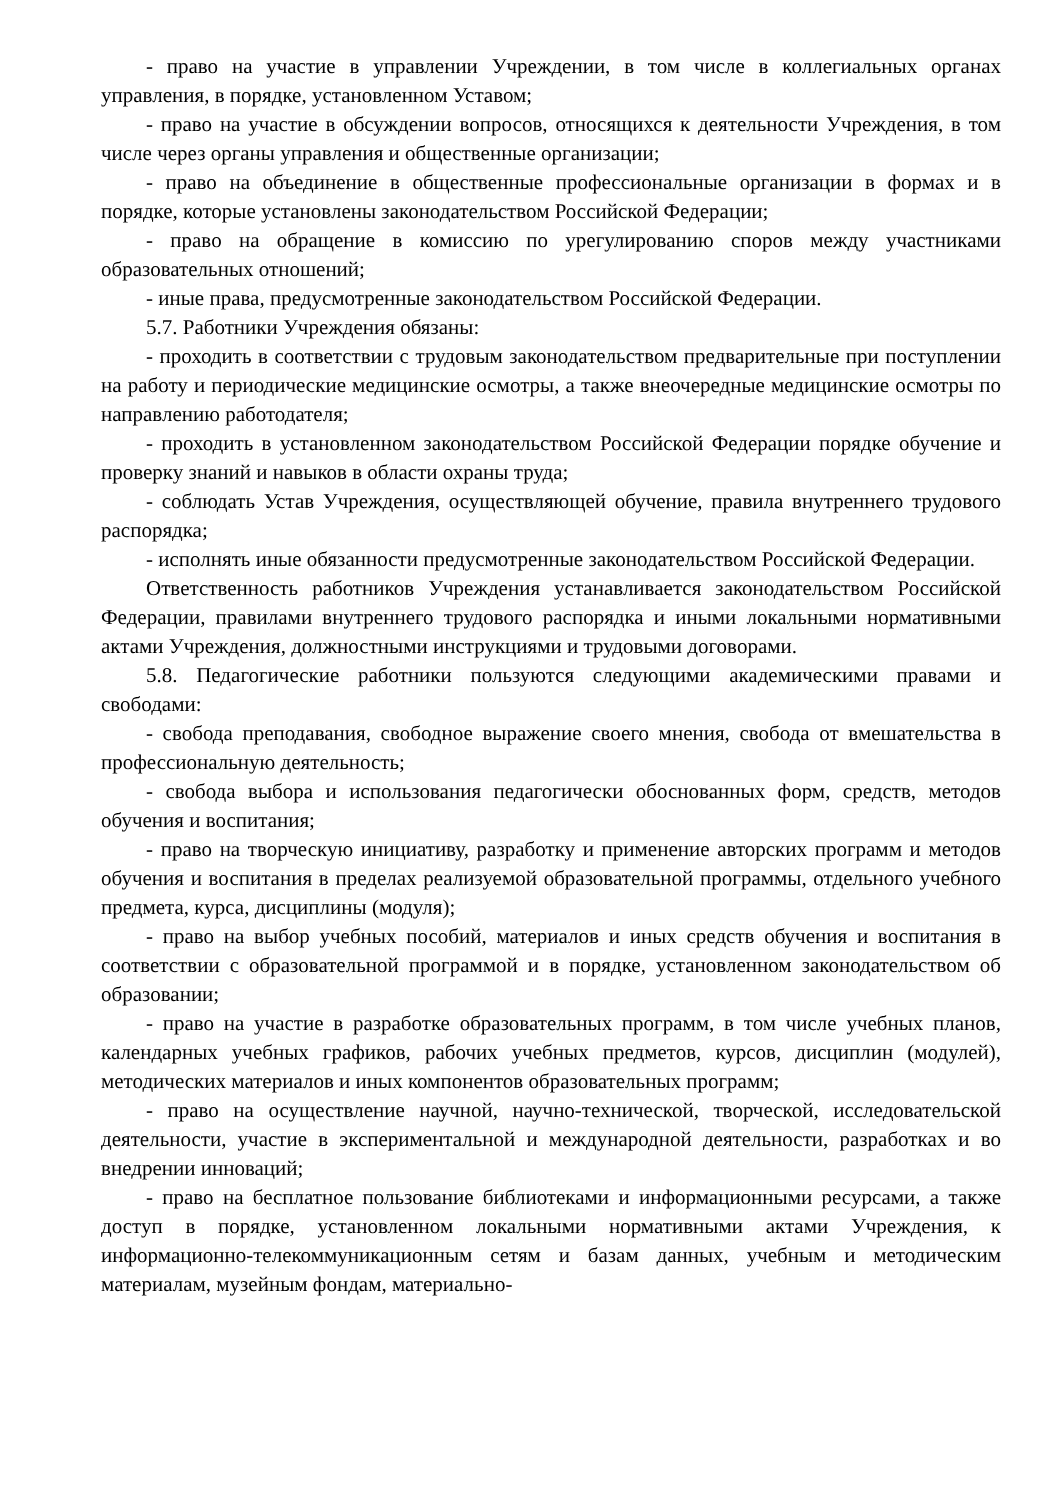- право на участие в управлении Учреждении, в том числе в коллегиальных органах управления, в порядке, установленном Уставом;
- право на участие в обсуждении вопросов, относящихся к деятельности Учреждения, в том числе через органы управления и общественные организации;
- право на объединение в общественные профессиональные организации в формах и в порядке, которые установлены законодательством Российской Федерации;
- право на обращение в комиссию по урегулированию споров между участниками образовательных отношений;
- иные права, предусмотренные законодательством Российской Федерации.
5.7. Работники Учреждения обязаны:
- проходить в соответствии с трудовым законодательством предварительные при поступлении на работу и периодические медицинские осмотры, а также внеочередные медицинские осмотры по направлению работодателя;
- проходить в установленном законодательством Российской Федерации порядке обучение и проверку знаний и навыков в области охраны труда;
- соблюдать Устав Учреждения, осуществляющей обучение, правила внутреннего трудового распорядка;
- исполнять иные обязанности предусмотренные законодательством Российской Федерации.
Ответственность работников Учреждения устанавливается законодательством Российской Федерации, правилами внутреннего трудового распорядка и иными локальными нормативными актами Учреждения, должностными инструкциями и трудовыми договорами.
5.8. Педагогические работники пользуются следующими академическими правами и свободами:
- свобода преподавания, свободное выражение своего мнения, свобода от вмешательства в профессиональную деятельность;
- свобода выбора и использования педагогически обоснованных форм, средств, методов обучения и воспитания;
- право на творческую инициативу, разработку и применение авторских программ и методов обучения и воспитания в пределах реализуемой образовательной программы, отдельного учебного предмета, курса, дисциплины (модуля);
- право на выбор учебных пособий, материалов и иных средств обучения и воспитания в соответствии с образовательной программой и в порядке, установленном законодательством об образовании;
- право на участие в разработке образовательных программ, в том числе учебных планов, календарных учебных графиков, рабочих учебных предметов, курсов, дисциплин (модулей), методических материалов и иных компонентов образовательных программ;
- право на осуществление научной, научно-технической, творческой, исследовательской деятельности, участие в экспериментальной и международной деятельности, разработках и во внедрении инноваций;
- право на бесплатное пользование библиотеками и информационными ресурсами, а также доступ в порядке, установленном локальными нормативными актами Учреждения, к информационно-телекоммуникационным сетям и базам данных, учебным и методическим материалам, музейным фондам, материально-